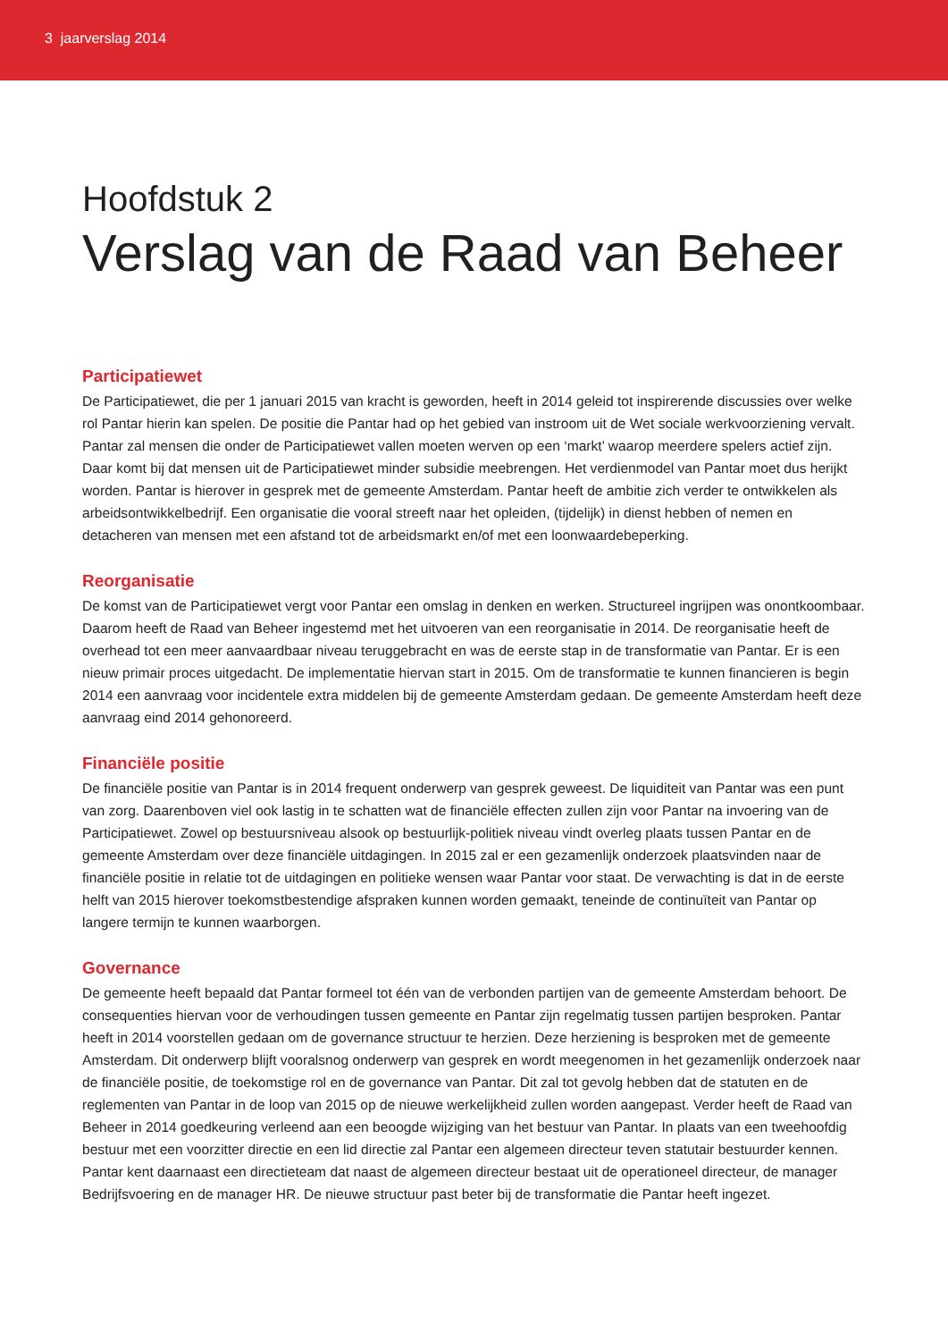3 jaarverslag 2014
Hoofdstuk 2
Verslag van de Raad van Beheer
Participatiewet
De Participatiewet, die per 1 januari 2015 van kracht is geworden, heeft in 2014 geleid tot inspirerende discussies over welke rol Pantar hierin kan spelen. De positie die Pantar had op het gebied van instroom uit de Wet sociale werkvoorziening vervalt. Pantar zal mensen die onder de Participatiewet vallen moeten werven op een ‘markt’ waarop meerdere spelers actief zijn. Daar komt bij dat mensen uit de Participatiewet minder subsidie meebrengen. Het verdienmodel van Pantar moet dus herijkt worden. Pantar is hierover in gesprek met de gemeente Amsterdam. Pantar heeft de ambitie zich verder te ontwikkelen als arbeidsontwikkelbedrijf. Een organisatie die vooral streeft naar het opleiden, (tijdelijk) in dienst hebben of nemen en detacheren van mensen met een afstand tot de arbeidsmarkt en/of met een loonwaardebeperking.
Reorganisatie
De komst van de Participatiewet vergt voor Pantar een omslag in denken en werken. Structureel ingrijpen was onontkoombaar. Daarom heeft de Raad van Beheer ingestemd met het uitvoeren van een reorganisatie in 2014. De reorganisatie heeft de overhead tot een meer aanvaardbaar niveau teruggebracht en was de eerste stap in de transformatie van Pantar. Er is een nieuw primair proces uitgedacht. De implementatie hiervan start in 2015. Om de transformatie te kunnen financieren is begin 2014 een aanvraag voor incidentele extra middelen bij de gemeente Amsterdam gedaan. De gemeente Amsterdam heeft deze aanvraag eind 2014 gehonoreerd.
Financiële positie
De financiële positie van Pantar is in 2014 frequent onderwerp van gesprek geweest. De liquiditeit van Pantar was een punt van zorg. Daarenboven viel ook lastig in te schatten wat de financiële effecten zullen zijn voor Pantar na invoering van de Participatiewet. Zowel op bestuursniveau alsook op bestuurlijk-politiek niveau vindt overleg plaats tussen Pantar en de gemeente Amsterdam over deze financiële uitdagingen. In 2015 zal er een gezamenlijk onderzoek plaatsvinden naar de financiële positie in relatie tot de uitdagingen en politieke wensen waar Pantar voor staat. De verwachting is dat in de eerste helft van 2015 hierover toekomstbestendige afspraken kunnen worden gemaakt, teneinde de continuïteit van Pantar op langere termijn te kunnen waarborgen.
Governance
De gemeente heeft bepaald dat Pantar formeel tot één van de verbonden partijen van de gemeente Amsterdam behoort. De consequenties hiervan voor de verhoudingen tussen gemeente en Pantar zijn regelmatig tussen partijen besproken. Pantar heeft in 2014 voorstellen gedaan om de governance structuur te herzien. Deze herziening is besproken met de gemeente Amsterdam. Dit onderwerp blijft vooralsnog onderwerp van gesprek en wordt meegenomen in het gezamenlijk onderzoek naar de financiële positie, de toekomstige rol en de governance van Pantar. Dit zal tot gevolg hebben dat de statuten en de reglementen van Pantar in de loop van 2015 op de nieuwe werkelijkheid zullen worden aangepast. Verder heeft de Raad van Beheer in 2014 goedkeuring verleend aan een beoogde wijziging van het bestuur van Pantar. In plaats van een tweehoofdig bestuur met een voorzitter directie en een lid directie zal Pantar een algemeen directeur teven statutair bestuurder kennen. Pantar kent daarnaast een directieteam dat naast de algemeen directeur bestaat uit de operationeel directeur, de manager Bedrijfsvoering en de manager HR. De nieuwe structuur past beter bij de transformatie die Pantar heeft ingezet.